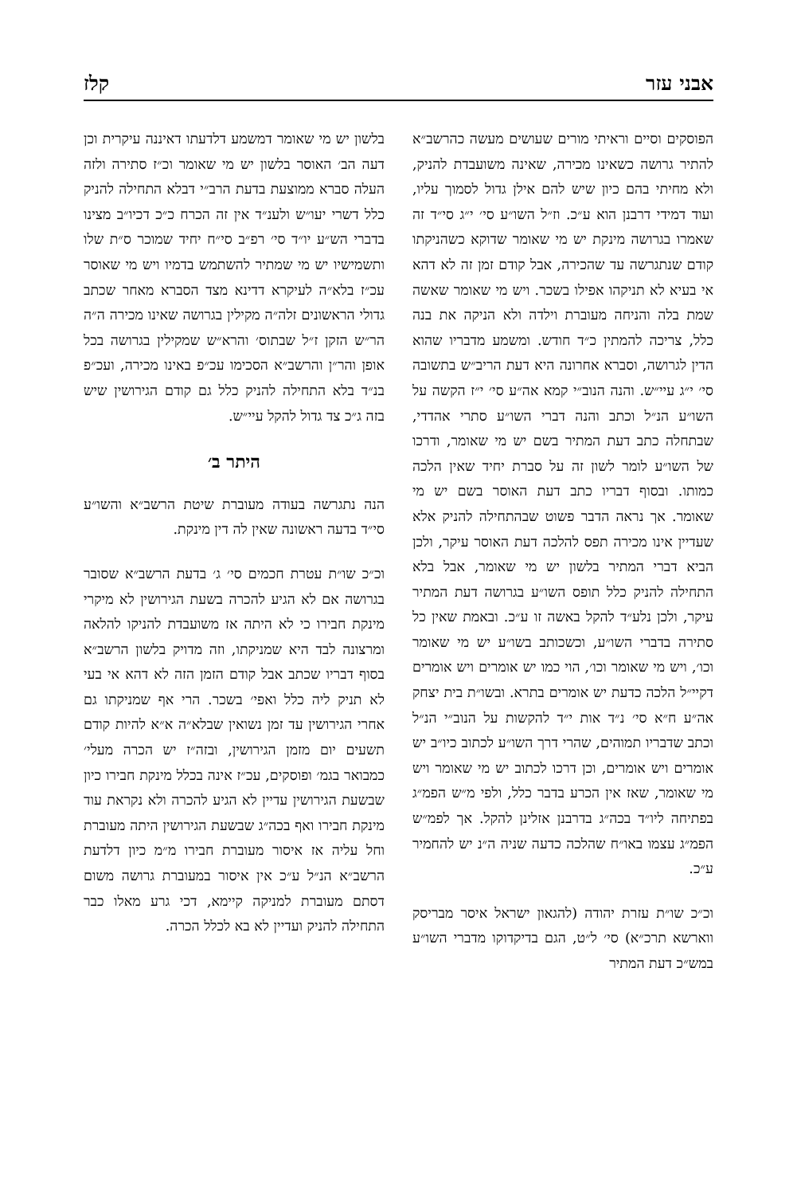אבני עזר קלז
הפוסקים וסיים וראיתי מורים שעושים מעשה כהרשב״א להתיר גרושה כשאינו מכירה, שאינה משועבדת להניק, ולא מחיתי בהם כיון שיש להם אילן גדול לסמוך עליו, ועוד דמידי דרבנן הוא ע״כ. וז״ל השו״ע סי׳ י״ג סי״ד זה שאמרו בגרושה מינקת יש מי שאומר שדוקא כשהניקתו קודם שנתגרשה עד שהכירה, אבל קודם זמן זה לא דהא אי בעיא לא תניקהו אפילו בשכר. ויש מי שאומר שאשה שמת בלה והניחה מעוברת וילדה ולא הניקה את בנה כלל, צריכה להמתין כ״ד חודש. ומשמע מדבריו שהוא הדין לגרושה, וסברא אחרונה היא דעת הריב״ש בתשובה סי׳ י״ג עיי״ש. והנה הנוב״י קמא אה״ע סי׳ י״ז הקשה על השו״ע הנ״ל וכתב והנה דברי השו״ע סתרי אהדדי, שבתחלה כתב דעת המתיר בשם יש מי שאומר, ודרכו של השו״ע לומר לשון זה על סברת יחיד שאין הלכה כמותו. ובסוף דבריו כתב דעת האוסר בשם יש מי שאומר. אך נראה הדבר פשוט שבהתחילה להניק אלא שעדיין אינו מכירה תפס להלכה דעת האוסר עיקר, ולכן הביא דברי המתיר בלשון יש מי שאומר, אבל בלא התחילה להניק כלל תופס השו״ע בגרושה דעת המתיר עיקר, ולכן נלע״ד להקל באשה זו ע״כ. ובאמת שאין כל סתירה בדברי השו״ע, וכשכותב בשו״ע יש מי שאומר וכו׳, ויש מי שאומר וכו׳, הוי כמו יש אומרים ויש אומרים דקיי״ל הלכה כדעת יש אומרים בתרא. ובשו״ת בית יצחק אה״ע ח״א סי׳ נ״ד אות י״ד להקשות על הנוב״י הנ״ל וכתב שדבריו תמוהים, שהרי דרך השו״ע לכתוב כיו״ב יש אומרים ויש אומרים, וכן דרכו לכתוב יש מי שאומר ויש מי שאומר, שאז אין הכרע בדבר כלל, ולפי מ״ש הפמ״ג בפתיחה ליו״ד בכה״ג בדרבנן אזלינן להקל. אך לפמ״ש הפמ״ג עצמו באו״ח שהלכה כדעה שניה ה״נ יש להחמיר ע״כ.
וכ״כ שו״ת עזרת יהודה (להגאון ישראל איסר מבריסק ווארשא תרכ״א) סי׳ ל״ט, הגם בדיקדוקו מדברי השו״ע במש״כ דעת המתיר
בלשון יש מי שאומר דמשמע דלדעתו דאיננה עיקרית וכן דעה הב׳ האוסר בלשון יש מי שאומר וכ״ז סתירה ולזה העלה סברא ממוצעת בדעת הרב״י דבלא התחילה להניק כלל דשרי יעו״ש ולענ״ד אין זה הכרח כ״כ דכיו״ב מצינו בדברי הש״ע יו״ד סי׳ רפ״ב סי״ח יחיד שמוכר ס״ת שלו ותשמישיו יש מי שמתיר להשתמש בדמיו ויש מי שאוסר עכ״ז בלא״ה לעיקרא דדינא מצד הסברא מאחר שכתב גדולי הראשונים זלה״ה מקילין בגרושה שאינו מכירה ה״ה הר״ש הזקן ז״ל שבתוס׳ והרא״ש שמקילין בגרושה בכל אופן והר״ן והרשב״א הסכימו עכ״פ באינו מכירה, ועכ״פ בנ״ד בלא התחילה להניק כלל גם קודם הגירושין שיש בזה ג״כ צד גדול להקל עיי״ש.
היתר ב׳
הנה נתגרשה בעודה מעוברת שיטת הרשב״א והשו״ע סי״ד בדעה ראשונה שאין לה דין מינקת.
וכ״כ שו״ת עטרת חכמים סי׳ ג׳ בדעת הרשב״א שסובר בגרושה אם לא הגיע להכרה בשעת הגירושין לא מיקרי מינקת חבירו כי לא היתה אז משועבדת להניקו להלאה ומרצונה לבד היא שמניקתו, וזה מדויק בלשון הרשב״א בסוף דבריו שכתב אבל קודם הזמן הזה לא דהא אי בעי לא תניק ליה כלל ואפי׳ בשכר. הרי אף שמניקתו גם אחרי הגירושין עד זמן נשואין שבלא״ה א״א להיות קודם תשעים יום מזמן הגירושין, ובזה״ז יש הכרה מעלי׳ כמבואר בגמ׳ ופוסקים, עכ״ז אינה בכלל מינקת חבירו כיון שבשעת הגירושין עדיין לא הגיע להכרה ולא נקראת עוד מינקת חבירו ואף בכה״ג שבשעת הגירושין היתה מעוברת וחל עליה אז איסור מעוברת חבירו מ״מ כיון דלדעת הרשב״א הנ״ל ע״כ אין איסור במעוברת גרושה משום דסתם מעוברת למניקה קיימא, דכי גרע מאלו כבר התחילה להניק ועדיין לא בא לכלל הכרה.